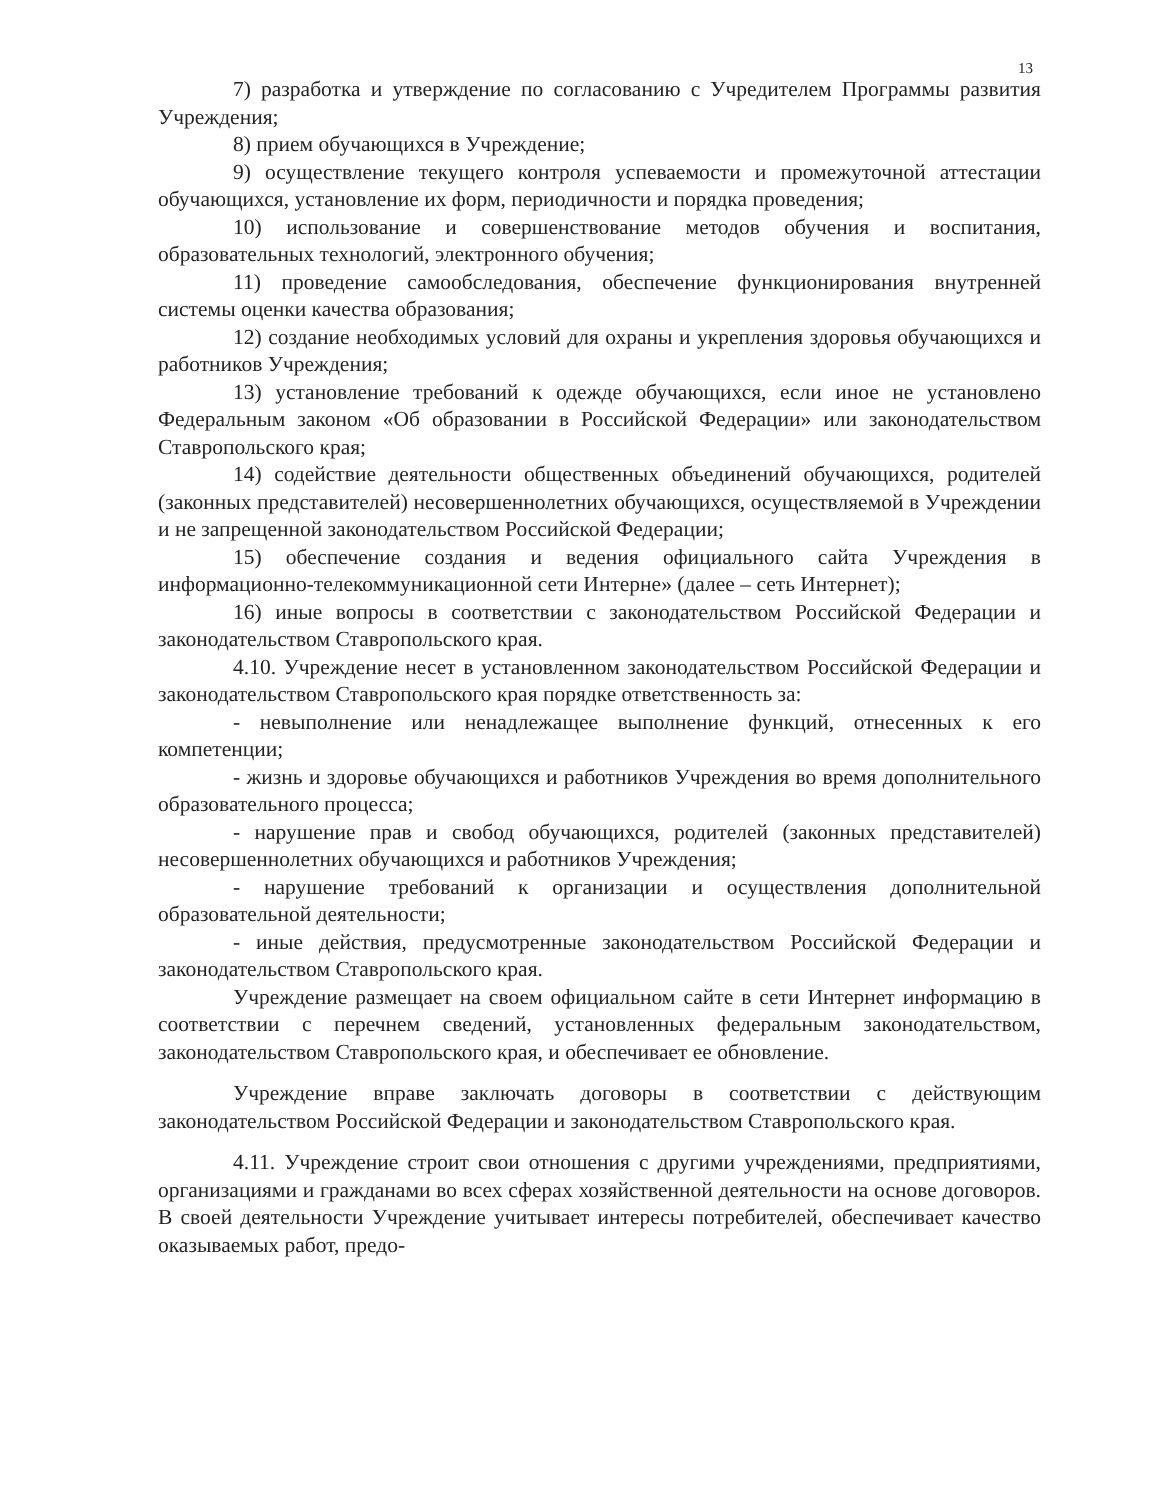13
7) разработка и утверждение по согласованию с Учредителем Программы развития Учреждения;
8) прием обучающихся в Учреждение;
9) осуществление текущего контроля успеваемости и промежуточной аттестации обучающихся, установление их форм, периодичности и порядка проведения;
10) использование и совершенствование методов обучения и воспитания, образовательных технологий, электронного обучения;
11) проведение самообследования, обеспечение функционирования внутренней системы оценки качества образования;
12) создание необходимых условий для охраны и укрепления здоровья обучающихся и работников Учреждения;
13) установление требований к одежде обучающихся, если иное не установлено Федеральным законом «Об образовании в Российской Федерации» или законодательством Ставропольского края;
14) содействие деятельности общественных объединений обучающихся, родителей (законных представителей) несовершеннолетних обучающихся, осуществляемой в Учреждении и не запрещенной законодательством Российской Федерации;
15) обеспечение создания и ведения официального сайта Учреждения в информационно-телекоммуникационной сети Интерне» (далее – сеть Интернет);
16) иные вопросы в соответствии с законодательством Российской Федерации и законодательством Ставропольского края.
4.10. Учреждение несет в установленном законодательством Российской Федерации и законодательством Ставропольского края порядке ответственность за:
- невыполнение или ненадлежащее выполнение функций, отнесенных к его компетенции;
- жизнь и здоровье обучающихся и работников Учреждения во время дополнительного образовательного процесса;
- нарушение прав и свобод обучающихся, родителей (законных представителей) несовершеннолетних обучающихся и работников Учреждения;
- нарушение требований к организации и осуществления дополнительной образовательной деятельности;
- иные действия, предусмотренные законодательством Российской Федерации и законодательством Ставропольского края.
Учреждение размещает на своем официальном сайте в сети Интернет информацию в соответствии с перечнем сведений, установленных федеральным законодательством, законодательством Ставропольского края, и обеспечивает ее обновление.
Учреждение вправе заключать договоры в соответствии с действующим законодательством Российской Федерации и законодательством Ставропольского края.
4.11. Учреждение строит свои отношения с другими учреждениями, предприятиями, организациями и гражданами во всех сферах хозяйственной деятельности на основе договоров. В своей деятельности Учреждение учитывает интересы потребителей, обеспечивает качество оказываемых работ, предо-